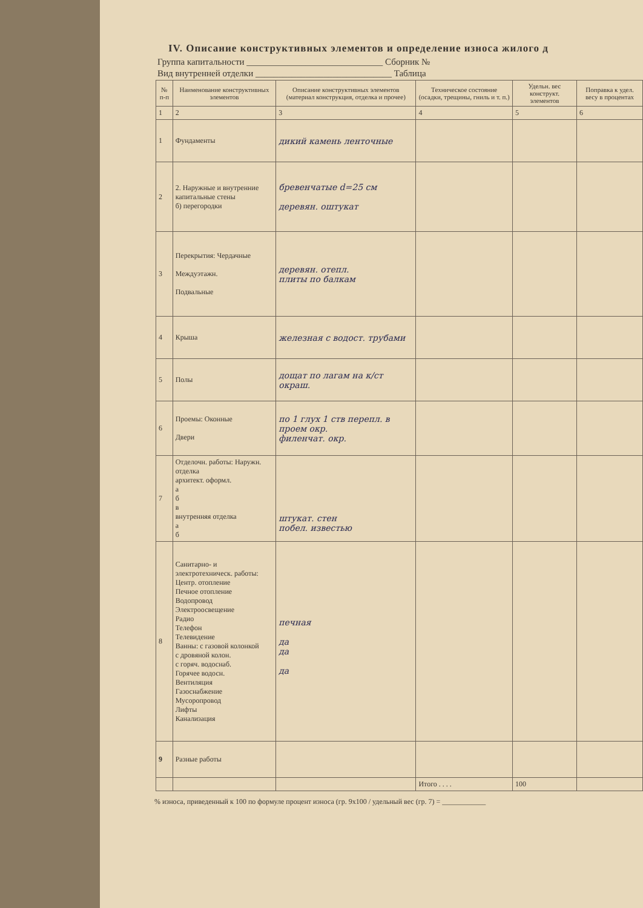IV. Описание конструктивных элементов и определение износа жилого д
Группа капитальности ______________________________ Сборник №
Вид внутренней отделки ______________________________ Таблица
| № п-п | Наименование конструктивных элементов | Описание конструктивных элементов (материал конструкция, отделка и прочее) | Техническое состояние (осадки, трещины, гниль и т. п.) | Удельн. вес конструкт. элементов | Поправка к удел. весу в процентах |
| --- | --- | --- | --- | --- | --- |
| 1 | 2 | 3 | 4 | 5 | 6 |
| 1 | Фундаменты | дикий камень ленточные | | | |
| 2 | 2. Наружные и внутренние капитальные стены б) перегородки | бревенчатые d=25 см деревян. оштукат | | | |
| 3 | Перекрытия: Чердачные Междуэтажн. Подвальные | деревян. отепл. плиты по балкам | | | |
| 4 | Крыша | железная с водост. трубами | | | |
| 5 | Полы | дощат по лагам на к/ст окраш. | | | |
| 6 | Проемы: Оконные Двери | по 1 глух 1 ств перепл. в проем окр. филенчат. окр. | | | |
| 7 | Отделочн. работы: Наружн. отделка архитект. оформл. а б в внутренняя отделка а б | штукат. стен побел. известью | | | |
| 8 | Санитарно- и электротехническ. работы: Центр. отопление Печное отопление Водопровод Электроосвещение Радио Телефон Телевидение Ванны: с газовой колонкой с дровяной колон. с горяч. водоснаб. Горячее водосн. Вентиляция Газоснабжение Мусоропровод Лифты Канализация | печная да да да | | | |
| 9 | Разные работы | | | | |
| | | | Итого . . . . | 100 | |
% износа, приведенный к 100 по формуле процент износа (гр. 9х100 / удельный вес (гр. 7) = ____________